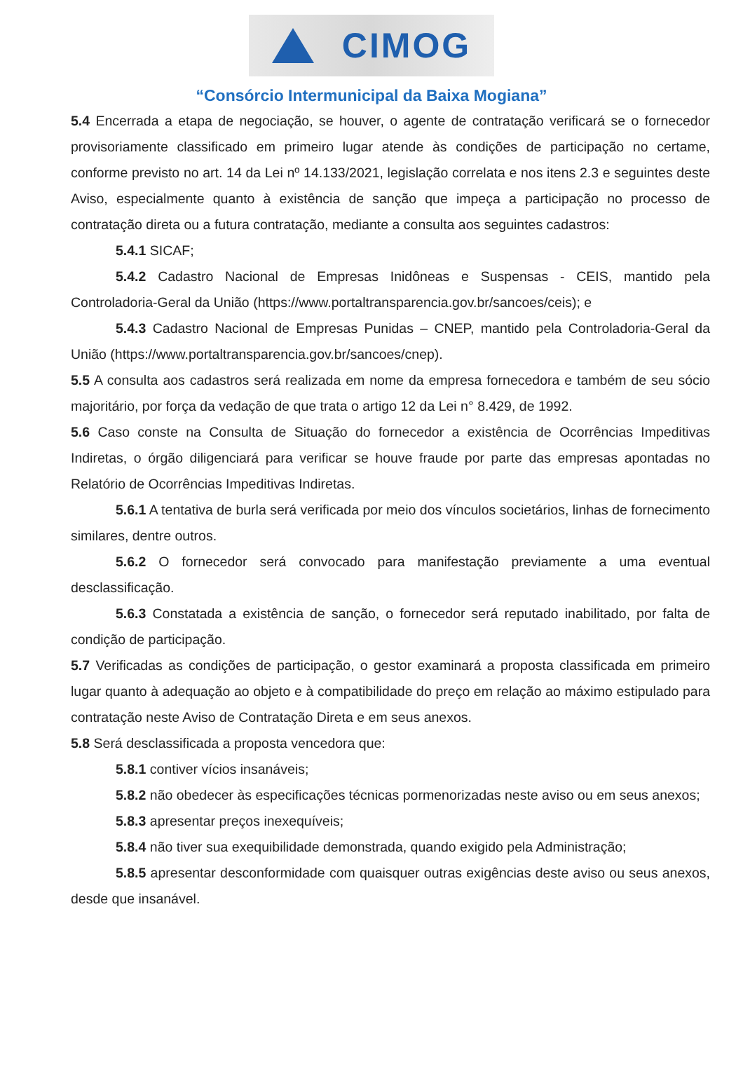CIMOG
“Consórcio Intermunicipal da Baixa Mogiana”
5.4 Encerrada a etapa de negociação, se houver, o agente de contratação verificará se o fornecedor provisoriamente classificado em primeiro lugar atende às condições de participação no certame, conforme previsto no art. 14 da Lei nº 14.133/2021, legislação correlata e nos itens 2.3 e seguintes deste Aviso, especialmente quanto à existência de sanção que impeça a participação no processo de contratação direta ou a futura contratação, mediante a consulta aos seguintes cadastros:
5.4.1 SICAF;
5.4.2 Cadastro Nacional de Empresas Inidôneas e Suspensas - CEIS, mantido pela Controladoria-Geral da União (https://www.portaltransparencia.gov.br/sancoes/ceis); e
5.4.3 Cadastro Nacional de Empresas Punidas – CNEP, mantido pela Controladoria-Geral da União (https://www.portaltransparencia.gov.br/sancoes/cnep).
5.5 A consulta aos cadastros será realizada em nome da empresa fornecedora e também de seu sócio majoritário, por força da vedação de que trata o artigo 12 da Lei n° 8.429, de 1992.
5.6 Caso conste na Consulta de Situação do fornecedor a existência de Ocorrências Impeditivas Indiretas, o órgão diligenciará para verificar se houve fraude por parte das empresas apontadas no Relatório de Ocorrências Impeditivas Indiretas.
5.6.1 A tentativa de burla será verificada por meio dos vínculos societários, linhas de fornecimento similares, dentre outros.
5.6.2 O fornecedor será convocado para manifestação previamente a uma eventual desclassificação.
5.6.3 Constatada a existência de sanção, o fornecedor será reputado inabilitado, por falta de condição de participação.
5.7 Verificadas as condições de participação, o gestor examinará a proposta classificada em primeiro lugar quanto à adequação ao objeto e à compatibilidade do preço em relação ao máximo estipulado para contratação neste Aviso de Contratação Direta e em seus anexos.
5.8 Será desclassificada a proposta vencedora que:
5.8.1 contiver vícios insanáveis;
5.8.2 não obedecer às especificações técnicas pormenorizadas neste aviso ou em seus anexos;
5.8.3 apresentar preços inexequíveis;
5.8.4 não tiver sua exequibilidade demonstrada, quando exigido pela Administração;
5.8.5 apresentar desconformidade com quaisquer outras exigências deste aviso ou seus anexos, desde que insanável.